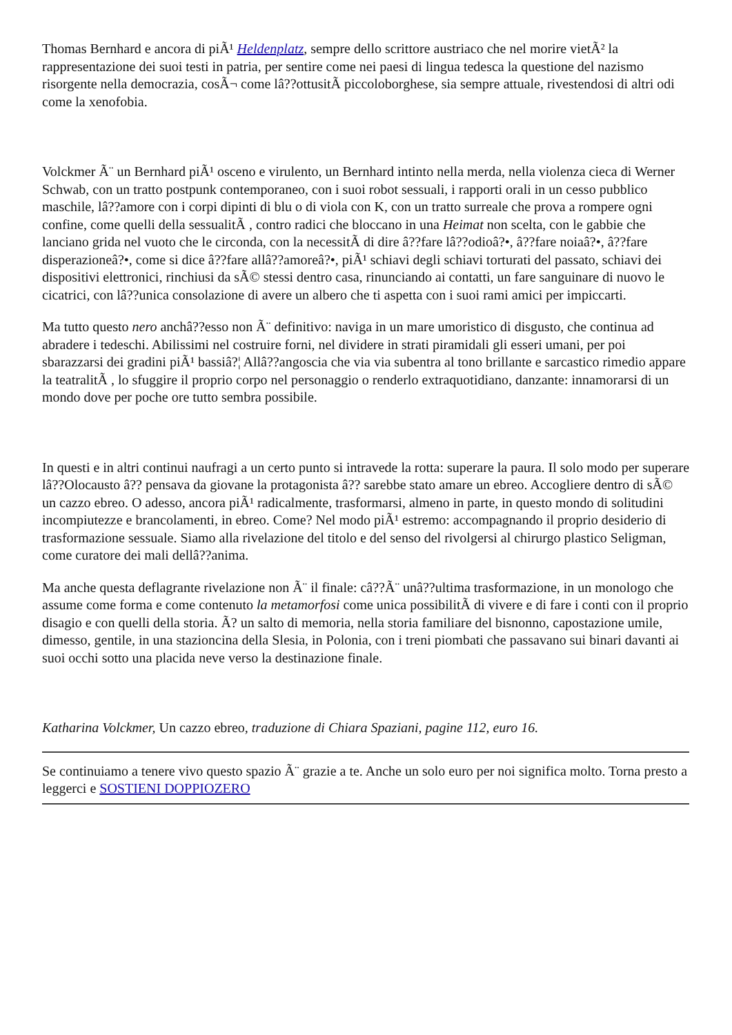Thomas Bernhard e ancora di piÃ¹ Heldenplatz, sempre dello scrittore austriaco che nel morire vietÃ² la rappresentazione dei suoi testi in patria, per sentire come nei paesi di lingua tedesca la questione del nazismo risorgente nella democrazia, cosÃ¬ come lâ??ottusitÃ piccoloborghese, sia sempre attuale, rivestendosi di altri odi come la xenofobia.
Volckmer Ã¨ un Bernhard piÃ¹ osceno e virulento, un Bernhard intinto nella merda, nella violenza cieca di Werner Schwab, con un tratto postpunk contemporaneo, con i suoi robot sessuali, i rapporti orali in un cesso pubblico maschile, lâ??amore con i corpi dipinti di blu o di viola con K, con un tratto surreale che prova a rompere ogni confine, come quelli della sessualitÃ , contro radici che bloccano in una Heimat non scelta, con le gabbie che lanciano grida nel vuoto che le circonda, con la necessitÃ di dire â??fare lâ??odioâ?•, â??fare noiaâ?•, â??fare disperazioneâ?•, come si dice â??fare allâ??amoreâ?•, piÃ¹ schiavi degli schiavi torturati del passato, schiavi dei dispositivi elettronici, rinchiusi da sÃ© stessi dentro casa, rinunciando ai contatti, un fare sanguinare di nuovo le cicatrici, con lâ??unica consolazione di avere un albero che ti aspetta con i suoi rami amici per impiccarti.
Ma tutto questo nero anchâ??esso non Ã¨ definitivo: naviga in un mare umoristico di disgusto, che continua ad abradere i tedeschi. Abilissimi nel costruire forni, nel dividere in strati piramidali gli esseri umani, per poi sbarazzarsi dei gradini piÃ¹ bassiâ?¦ Allâ??angoscia che via via subentra al tono brillante e sarcastico rimedio appare la teatralitÃ , lo sfuggire il proprio corpo nel personaggio o renderlo extraquotidiano, danzante: innamorarsi di un mondo dove per poche ore tutto sembra possibile.
In questi e in altri continui naufragi a un certo punto si intravede la rotta: superare la paura. Il solo modo per superare lâ??Olocausto â?? pensava da giovane la protagonista â?? sarebbe stato amare un ebreo. Accogliere dentro di sÃ© un cazzo ebreo. O adesso, ancora piÃ¹ radicalmente, trasformarsi, almeno in parte, in questo mondo di solitudini incompiutezze e brancolamenti, in ebreo. Come? Nel modo piÃ¹ estremo: accompagnando il proprio desiderio di trasformazione sessuale. Siamo alla rivelazione del titolo e del senso del rivolgersi al chirurgo plastico Seligman, come curatore dei mali dellâ??anima.
Ma anche questa deflagrante rivelazione non Ã¨ il finale: câ??Ã¨ unâ??ultima trasformazione, in un monologo che assume come forma e come contenuto la metamorfosi come unica possibilitÃ di vivere e di fare i conti con il proprio disagio e con quelli della storia. Ã? un salto di memoria, nella storia familiare del bisnonno, capostazione umile, dimesso, gentile, in una stazioncina della Slesia, in Polonia, con i treni piombati che passavano sui binari davanti ai suoi occhi sotto una placida neve verso la destinazione finale.
Katharina Volckmer, Un cazzo ebreo, traduzione di Chiara Spaziani, pagine 112, euro 16.
Se continuiamo a tenere vivo questo spazio Ã¨ grazie a te. Anche un solo euro per noi significa molto. Torna presto a leggerci e SOSTIENI DOPPIOZERO